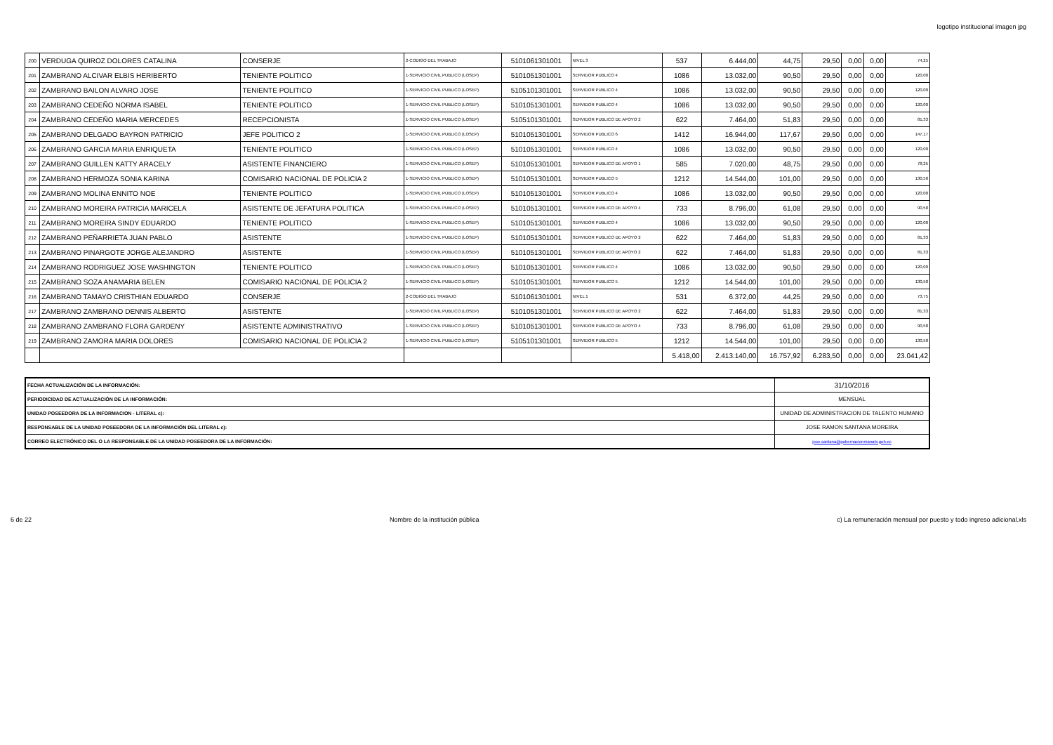logotipo institucional imagen jpg
| 200 | VERDUGA QUIROZ DOLORES CATALINA | CONSERJE | 2-CODIGO DEL TRABAJO | 5101061301001 | NIVEL 3 | 537 | 6.444,00 | 44,75 | 29,50 | 0,00 | 0,00 | 74,25 |
| 201 | ZAMBRANO ALCIVAR ELBIS HERIBERTO | TENIENTE POLITICO | 1-SERVICIO CIVIL PUBLICO (LOSEP) | 5101051301001 | SERVIDOR PUBLICO 4 | 1086 | 13.032,00 | 90,50 | 29,50 | 0,00 | 0,00 | 120,00 |
| 202 | ZAMBRANO BAILON ALVARO JOSE | TENIENTE POLITICO | 1-SERVICIO CIVIL PUBLICO (LOSEP) | 5105101301001 | SERVIDOR PUBLICO 4 | 1086 | 13.032,00 | 90,50 | 29,50 | 0,00 | 0,00 | 120,00 |
| 203 | ZAMBRANO CEDEÑO NORMA ISABEL | TENIENTE POLITICO | 1-SERVICIO CIVIL PUBLICO (LOSEP) | 5101051301001 | SERVIDOR PUBLICO 4 | 1086 | 13.032,00 | 90,50 | 29,50 | 0,00 | 0,00 | 120,00 |
| 204 | ZAMBRANO CEDEÑO MARIA MERCEDES | RECEPCIONISTA | 1-SERVICIO CIVIL PUBLICO (LOSEP) | 5105101301001 | SERVIDOR PUBLICO DE APOYO 2 | 622 | 7.464,00 | 51,83 | 29,50 | 0,00 | 0,00 | 81,33 |
| 205 | ZAMBRANO DELGADO BAYRON PATRICIO | JEFE POLITICO 2 | 1-SERVICIO CIVIL PUBLICO (LOSEP) | 5101051301001 | SERVIDOR PUBLICO 6 | 1412 | 16.944,00 | 117,67 | 29,50 | 0,00 | 0,00 | 147,17 |
| 206 | ZAMBRANO GARCIA MARIA ENRIQUETA | TENIENTE POLITICO | 1-SERVICIO CIVIL PUBLICO (LOSEP) | 5101051301001 | SERVIDOR PUBLICO 4 | 1086 | 13.032,00 | 90,50 | 29,50 | 0,00 | 0,00 | 120,00 |
| 207 | ZAMBRANO GUILLEN KATTY ARACELY | ASISTENTE FINANCIERO | 1-SERVICIO CIVIL PUBLICO (LOSEP) | 5101051301001 | SERVIDOR PUBLICO DE APOYO 1 | 585 | 7.020,00 | 48,75 | 29,50 | 0,00 | 0,00 | 78,25 |
| 208 | ZAMBRANO HERMOZA SONIA KARINA | COMISARIO NACIONAL DE POLICIA 2 | 1-SERVICIO CIVIL PUBLICO (LOSEP) | 5101051301001 | SERVIDOR PUBLICO 5 | 1212 | 14.544,00 | 101,00 | 29,50 | 0,00 | 0,00 | 130,50 |
| 209 | ZAMBRANO MOLINA ENNITO NOE | TENIENTE POLITICO | 1-SERVICIO CIVIL PUBLICO (LOSEP) | 5101051301001 | SERVIDOR PUBLICO 4 | 1086 | 13.032,00 | 90,50 | 29,50 | 0,00 | 0,00 | 120,00 |
| 210 | ZAMBRANO MOREIRA PATRICIA MARICELA | ASISTENTE DE JEFATURA POLITICA | 1-SERVICIO CIVIL PUBLICO (LOSEP) | 5101051301001 | SERVIDOR PUBLICO DE APOYO 4 | 733 | 8.796,00 | 61,08 | 29,50 | 0,00 | 0,00 | 90,58 |
| 211 | ZAMBRANO MOREIRA SINDY EDUARDO | TENIENTE POLITICO | 1-SERVICIO CIVIL PUBLICO (LOSEP) | 5101051301001 | SERVIDOR PUBLICO 4 | 1086 | 13.032,00 | 90,50 | 29,50 | 0,00 | 0,00 | 120,00 |
| 212 | ZAMBRANO PEÑARRIETA JUAN PABLO | ASISTENTE | 1-SERVICIO CIVIL PUBLICO (LOSEP) | 5101051301001 | SERVIDOR PUBLICO DE APOYO 2 | 622 | 7.464,00 | 51,83 | 29,50 | 0,00 | 0,00 | 81,33 |
| 213 | ZAMBRANO PINARGOTE JORGE ALEJANDRO | ASISTENTE | 1-SERVICIO CIVIL PUBLICO (LOSEP) | 5101051301001 | SERVIDOR PUBLICO DE APOYO 2 | 622 | 7.464,00 | 51,83 | 29,50 | 0,00 | 0,00 | 81,33 |
| 214 | ZAMBRANO RODRIGUEZ JOSE WASHINGTON | TENIENTE POLITICO | 1-SERVICIO CIVIL PUBLICO (LOSEP) | 5101051301001 | SERVIDOR PUBLICO 4 | 1086 | 13.032,00 | 90,50 | 29,50 | 0,00 | 0,00 | 120,00 |
| 215 | ZAMBRANO SOZA ANAMARIA BELEN | COMISARIO NACIONAL DE POLICIA 2 | 1-SERVICIO CIVIL PUBLICO (LOSEP) | 5101051301001 | SERVIDOR PUBLICO 5 | 1212 | 14.544,00 | 101,00 | 29,50 | 0,00 | 0,00 | 130,50 |
| 216 | ZAMBRANO TAMAYO CRISTHIAN EDUARDO | CONSERJE | 2-CODIGO DEL TRABAJO | 5101061301001 | NIVEL 1 | 531 | 6.372,00 | 44,25 | 29,50 | 0,00 | 0,00 | 73,75 |
| 217 | ZAMBRANO ZAMBRANO DENNIS ALBERTO | ASISTENTE | 1-SERVICIO CIVIL PUBLICO (LOSEP) | 5101051301001 | SERVIDOR PUBLICO DE APOYO 2 | 622 | 7.464,00 | 51,83 | 29,50 | 0,00 | 0,00 | 81,33 |
| 218 | ZAMBRANO ZAMBRANO FLORA GARDENY | ASISTENTE ADMINISTRATIVO | 1-SERVICIO CIVIL PUBLICO (LOSEP) | 5101051301001 | SERVIDOR PUBLICO DE APOYO 4 | 733 | 8.796,00 | 61,08 | 29,50 | 0,00 | 0,00 | 90,58 |
| 219 | ZAMBRANO ZAMORA MARIA DOLORES | COMISARIO NACIONAL DE POLICIA 2 | 1-SERVICIO CIVIL PUBLICO (LOSEP) | 5105101301001 | SERVIDOR PUBLICO 5 | 1212 | 14.544,00 | 101,00 | 29,50 | 0,00 | 0,00 | 130,50 |
| | | | | | | 5.418,00 | 2.413.140,00 | 16.757,92 | 6.283,50 | 0,00 | 0,00 | 23.041,42 |
| FECHA ACTUALIZACIÓN DE LA INFORMACIÓN: | 31/10/2016 |
| PERIODICIDAD DE ACTUALIZACIÓN DE LA INFORMACIÓN: | MENSUAL |
| UNIDAD POSEEDORA DE LA INFORMACION - LITERAL c): | UNIDAD DE ADMINISTRACION DE TALENTO HUMANO |
| RESPONSABLE DE LA UNIDAD POSEEDORA DE LA INFORMACIÓN DEL LITERAL c): | JOSE RAMON SANTANA MOREIRA |
| CORREO ELECTRÓNICO DEL O LA RESPONSABLE DE LA UNIDAD POSEEDORA DE LA INFORMACIÓN: | jose.santana@gobernacionmanabi.gob.ec |
6 de 22 Nombre de la institución pública c) La remuneración mensual por puesto y todo ingreso adicional.xls